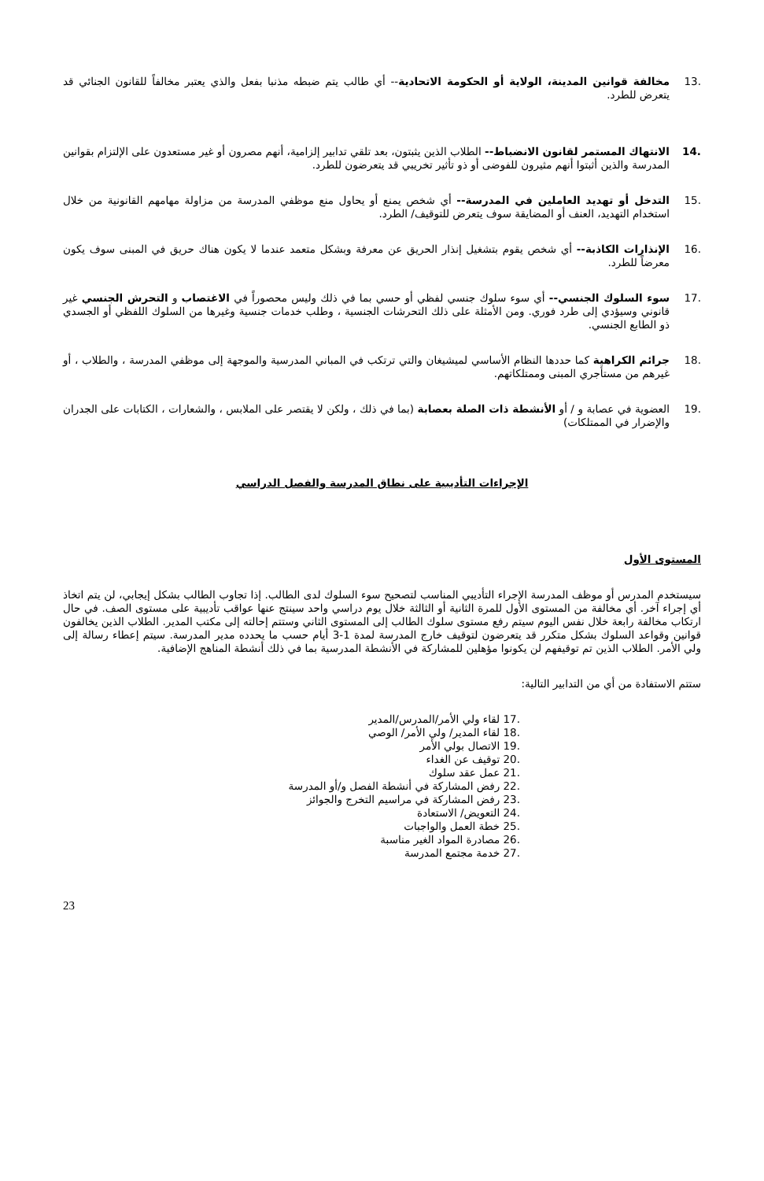.13 مخالفة قوانين المدينة، الولاية أو الحكومة الاتحادية-- أي طالب يتم ضبطه مذنبا بفعل والذي يعتبر مخالفاً للقانون الجنائي قد يتعرض للطرد.
.14 الانتهاك المستمر لقانون الانضباط-- الطلاب الذين يثبتون، بعد تلقي تدابير إلزامية، أنهم مصرون أو غير مستعدون على الإلتزام بقوانين المدرسة والذين أثبتوا أنهم مثيرون للفوضى أو ذو تأثير تخريبي قد يتعرضون للطرد.
.15 التدخل أو تهديد العاملين في المدرسة-- أي شخص يمنع أو يحاول منع موظفي المدرسة من مزاولة مهامهم القانونية من خلال استخدام التهديد، العنف أو المضايقة سوف يتعرض للتوقيف/ الطرد.
.16 الإنذارات الكاذبة-- أي شخص يقوم بتشغيل إنذار الحريق عن معرفة وبشكل متعمد عندما لا يكون هناك حريق في المبنى سوف يكون معرضاً للطرد.
.17 سوء السلوك الجنسي-- أي سوء سلوك جنسي لفظي أو حسي بما في ذلك وليس محصوراً في الاغتصاب و التحرش الجنسي غير قانوني وسيؤدي إلى طرد فوري. ومن الأمثلة على ذلك التحرشات الجنسية ، وطلب خدمات جنسية وغيرها من السلوك اللفظي أو الجسدي ذو الطابع الجنسي.
.18 جرائم الكراهية كما حددها النظام الأساسي لميشيغان والتي ترتكب في المباني المدرسية والموجهة إلى موظفي المدرسة ، والطلاب ، أو غيرهم من مستأجري المبنى وممتلكاتهم.
.19 العضوية في عصابة و / أو الأنشطة ذات الصلة بعصابة (بما في ذلك ، ولكن لا يقتصر على الملابس ، والشعارات ، الكتابات على الجدران والإضرار في الممتلكات)
الإجراءات التأديبية على نطاق المدرسة والفصل الدراسي
المستوى الأول
سيستخدم المدرس أو موظف المدرسة الإجراء التأديبي المناسب لتصحيح سوء السلوك لدى الطالب. إذا تجاوب الطالب بشكل إيجابي، لن يتم اتخاذ أي إجراء آخر. أي مخالفة من المستوى الأول للمرة الثانية أو الثالثة خلال يوم دراسي واحد سينتج عنها عواقب تأديبية على مستوى الصف. في حال ارتكاب مخالفة رابعة خلال نفس اليوم سيتم رفع مستوى سلوك الطالب إلى المستوى الثاني وستتم إحالته إلى مكتب المدير. الطلاب الذين يخالفون قوانين وقواعد السلوك بشكل متكرر قد يتعرضون لتوقيف خارج المدرسة لمدة 1-3 أيام حسب ما يحدده مدير المدرسة. سيتم إعطاء رسالة إلى ولي الأمر. الطلاب الذين تم توقيفهم لن يكونوا مؤهلين للمشاركة في الأنشطة المدرسية بما في ذلك أنشطة المناهج الإضافية.
ستتم الاستفادة من أي من التدابير التالية:
.17 لقاء ولي الأمر/المدرس/المدير
.18 لقاء المدير/ ولي الأمر/ الوصي
.19 الاتصال بولي الأمر
.20 توقيف عن الغداء
.21 عمل عقد سلوك
.22 رفض المشاركة في أنشطة الفصل و/أو المدرسة
.23 رفض المشاركة في مراسيم التخرج والجوائز
.24 التعويض/ الاستعادة
.25 خطة العمل والواجبات
.26 مصادرة المواد الغير مناسبة
.27 خدمة مجتمع المدرسة
23